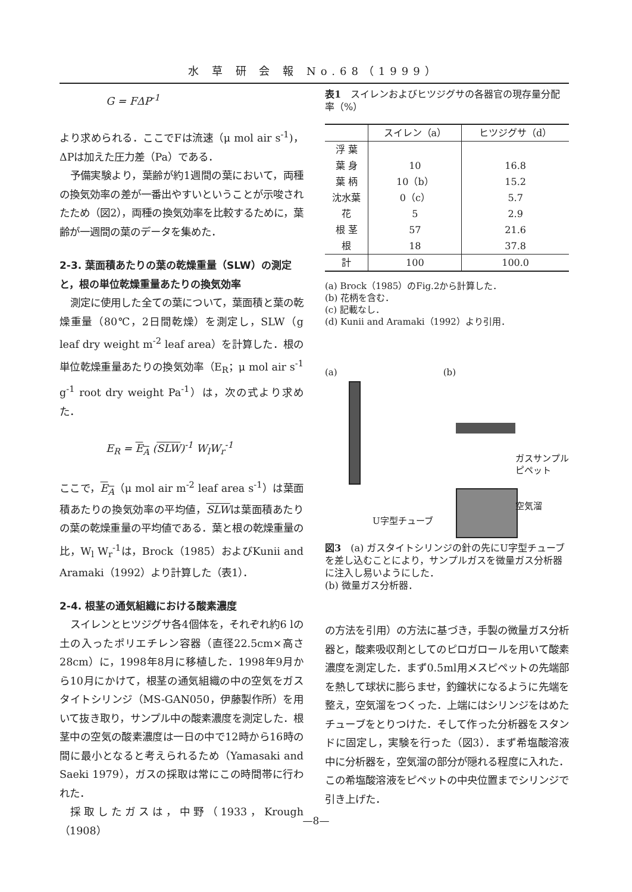水 草 研 会 報 No.68（1999）
G = FΔP<sup>-1</sup>
より求められる．ここでFは流速（μ mol air s<sup>-1</sup>)，ΔPは加えた圧力差（Pa）である．
予備実験より，葉齢が約1週間の葉において，両種の換気効率の差が一番出やすいということが示唆されたため（図2），両種の換気効率を比較するために，葉齢が一週間の葉のデータを集めた．
2-3. 葉面積あたりの葉の乾燥重量（SLW）の測定と，根の単位乾燥重量あたりの換気効率
測定に使用した全ての葉について，葉面積と葉の乾燥重量（80℃，2日間乾燥）を測定し，SLW（g leaf dry weight m<sup>-2</sup> leaf area）を計算した．根の単位乾燥重量あたりの換気効率（E<sub>R</sub>；μ mol air s<sup>-1</sup> g<sup>-1</sup> root dry weight Pa<sup>-1</sup>）は，次の式より求めた．
E<sub>R</sub> = E<sub>A</sub> (SLW)<sup>-1</sup> W<sub>l</sub>W<sub>r</sub><sup>-1</sup>
ここで，E<sub>A</sub>（μ mol air m<sup>-2</sup> leaf area s<sup>-1</sup>）は葉面積あたりの換気効率の平均値，SLWは葉面積あたりの葉の乾燥重量の平均値である．葉と根の乾燥重量の比，W<sub>l</sub> W<sub>r</sub><sup>-1</sup>は，Brock（1985）およびKunii and Aramaki（1992）より計算した（表1）．
2-4. 根茎の通気組織における酸素濃度
スイレンとヒツジグサ各4個体を，それぞれ約6 lの土の入ったポリエチレン容器（直径22.5cm×高さ28cm）に，1998年8月に移植した．1998年9月から10月にかけて，根茎の通気組織の中の空気をガスタイトシリンジ（MS-GAN050，伊藤製作所）を用いて抜き取り，サンプル中の酸素濃度を測定した．根茎中の空気の酸素濃度は一日の中で12時から16時の間に最小となると考えられるため（Yamasaki and Saeki 1979），ガスの採取は常にこの時間帯に行われた．
採取したガスは，中野（1933，Krough（1908）
表1　スイレンおよびヒツジグサの各器官の現存量分配率（%）
| | スイレン（a） | ヒツジグサ（d） |
| --- | --- | --- |
| 浮 葉 | | |
| 葉 身 | 10 | 16.8 |
| 葉 柄 | 10（b） | 15.2 |
| 沈水葉 | 0（c） | 5.7 |
| 花 | 5 | 2.9 |
| 根 茎 | 57 | 21.6 |
| 根 | 18 | 37.8 |
| 計 | 100 | 100.0 |
(a) Brock（1985）のFig.2から計算した．
(b) 花柄を含む．
(c) 記載なし．
(d) Kunii and Aramaki（1992）より引用．
(a) (b)
U字型チューブ
ガスサンプル
ピペット
空気溜
図3　(a) ガスタイトシリンジの針の先にU字型チューブを差し込むことにより，サンプルガスを微量ガス分析器に注入し易いようにした．
(b) 微量ガス分析器．
の方法を引用）の方法に基づき，手製の微量ガス分析器と，酸素吸収剤としてのピロガロールを用いて酸素濃度を測定した．まず0.5ml用メスピペットの先端部を熱して球状に膨らませ，釣鐘状になるように先端を整え，空気溜をつくった．上端にはシリンジをはめたチューブをとりつけた．そして作った分析器をスタンドに固定し，実験を行った（図3）．まず希塩酸溶液中に分析器を，空気溜の部分が隠れる程度に入れた．この希塩酸溶液をピペットの中央位置までシリンジで引き上げた．
—8—